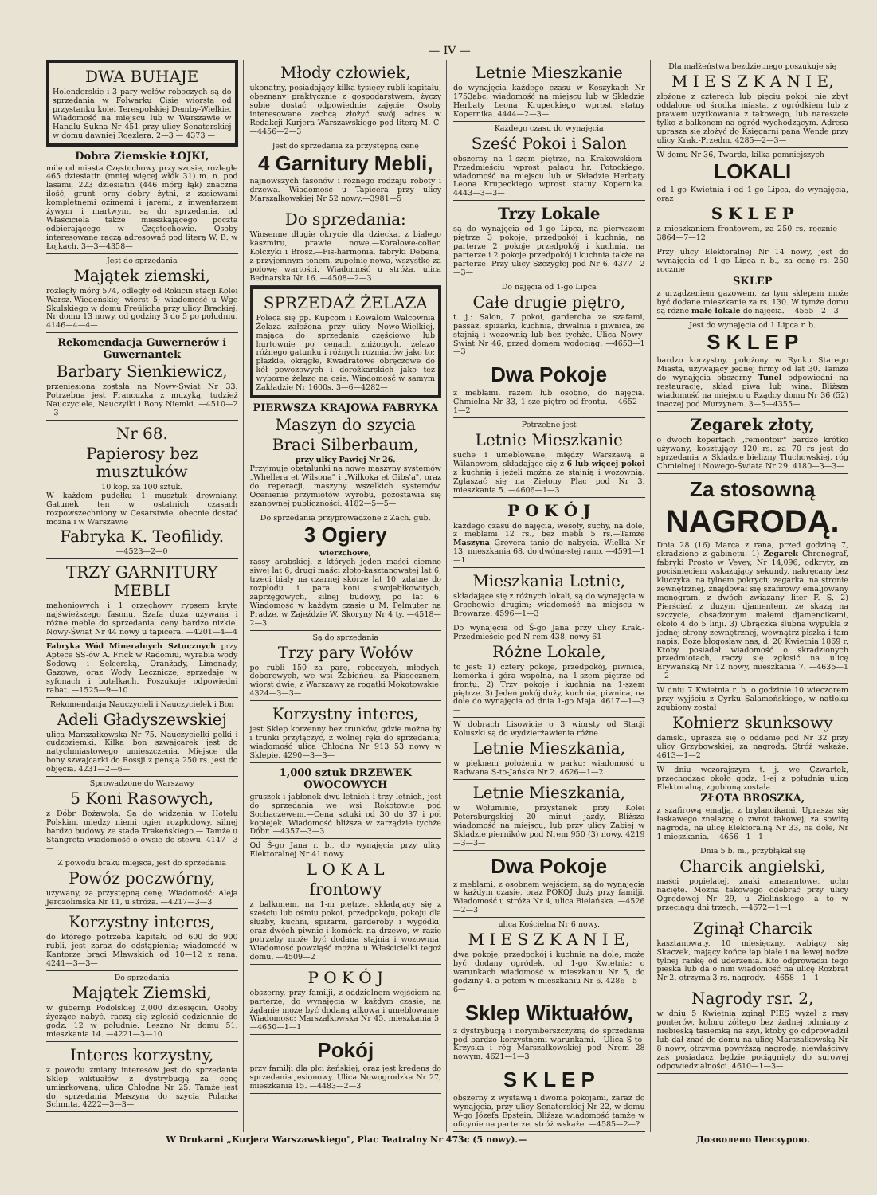— IV —
DWA BUHAJE
Holenderskie i 3 pary wołów roboczych są do sprzedania w Folwarku Cisie wiorsta od przystanku kolei Terespolskiej Demby-Wielkie. Wiadomość na miejscu lub w Warszawie w Handlu Sukna Nr 451 przy ulicy Senatorskiej w domu dawniej Roezlera. 2—3 — 4373 —
Dobra Ziemskie ŁOJKI,
milę od miasta Częstochowy przy szosie, rozległe 465 dziesiatin (mniej więcej włók 31) m. n. pod lasami, 223 dziesiatin (446 mórg łąk) znaczna ilość, grunt orny dobry żytni, z zasiewami kompletnemi ozimemi i jaremi, z inwentarzem żywym i martwym, są do sprzedania, od Właściciela także mieszkającego poczta odbierającego w Częstochowie. Osoby interesowane raczą adresować pod literą W. B. w Łojkach. 3—3—4358—
Jest do sprzedania
Majątek ziemski,
rozległy mórg 574, odległy od Rokicin stacji Kolei Warsz.-Wiedeńskiej wiorst 5; wiadomość u Wgo Skulskiego w domu Freülicha przy ulicy Brackiej, Nr domu 13 nowy, od godziny 3 do 5 po południu. 4146—4—4—
Rekomendacja Guwernerów i Guwernantek
Barbary Sienkiewicz,
przeniesiona została na Nowy-Świat Nr 33. Potrzebna jest Francuzka z muzyką, tudzież Nauczyciele, Nauczylki i Bony Niemki. —4510—2—3
Nr 68.
Papierosy bez musztuków
10 kop. za 100 sztuk.
W każdem pudełku 1 musztuk drewniany. Gatunek ten w ostatnich czasach rozpowszechniony w Cesarstwie, obecnie dostać można i w Warszawie
Fabryka K. Teofilidy.
—4523—2—0
TRZY GARNITURY MEBLI
mahoniowych i 1 orzechowy rypsem kryte najświeższego fasonu, Szafa duża używana i różne meble do sprzedania, ceny bardzo nizkie. Nowy-Świat Nr 44 nowy u tapicera. —4201—4—4
Fabryka Wód Mineralnych Sztucznych przy Aptece SS-ów A. Frick w Radomiu, wyrabia wody Sodową i Selcerską, Oranżady, Limonady, Gazowe, oraz Wody Lecznicze, sprzedaje w syfonach i butelkach. Poszukuje odpowiedni rabat. —1525—9—10
Rekomendacja Nauczycieli i Nauczycielek i Bon
Adeli Gładyszewskiej
ulica Marszałkowska Nr 75. Nauczycielki polki i cudzoziemki. Kilka bon szwajcarek jest do natychmiastowego umieszczenia. Miejsce dla bony szwajcarki do Rossji z pensją 250 rs. jest do objęcia. 4231—2—6—
Sprowadzone do Warszawy
5 Koni Rasowych,
z Dóbr Bożawola. Są do widzenia w Hotelu Polskim, między niemi ogier rozpłodowy, silnej bardzo budowy ze stada Trakeńskiego.— Tamże u Stangreta wiadomość o owsie do stewu. 4147—3—
Z powodu braku miejsca, jest do sprzedania
Powóz poczwórny,
używany, za przystępną cenę. Wiadomość: Aleja Jerozolimska Nr 11, u stróża. —4217—3—3
Korzystny interes,
do którego potrzeba kapitału od 600 do 900 rubli, jest zaraz do odstąpienia; wiadomość w Kantorze braci Mławskich od 10—12 z rana. 4241—3—3—
Do sprzedania
Majątek Ziemski,
w gubernji Podolskiej 2,000 dziesięcin. Osoby życzące nabyć, raczą się zgłosić codziennie do godz. 12 w południe. Leszno Nr domu 51, mieszkania 14. —4221—3—10
Interes korzystny,
z powodu zmiany interesów jest do sprzedania Sklep wiktuałów z dystrybucją za cenę umiarkowaną, ulica Chłodna Nr 25. Tamże jest do sprzedania Maszyna do szycia Polacka Schmita. 4222—3—3—
Młody człowiek,
ukonatny, posiadający kilka tysięcy rubli kapitału, obeznany praktycznie z gospodarstwem, życzy sobie dostać odpowiednie zajęcie. Osoby interesowane zechcą złożyć swój adres w Redakcji Kurjera Warszawskiego pod literą M. C. —4456—2—3
Jest do sprzedania za przystępną cenę
4 Garnitury Mebli,
najnowszych fasonów i różnego rodzaju roboty i drzewa. Wiadomość u Tapicera przy ulicy Marszałkowskiej Nr 52 nowy.—3981—5
Do sprzedania:
Wiosenne długie okrycie dla dziecka, z białego kaszmiru, prawie nowe.—Koralowe-colier, Kolczyki i Brosz.—Fis-harmonia, fabryki Debena, z przyjemnym tonem, zupełnie nowa, wszystko za połowę wartości. Wiadomość u stróża, ulica Bednarska Nr 16. —4508—2—3
SPRZEDAŻ ŻELAZA
Poleca się pp. Kupcom i Kowalom Walcownia Żelaza założona przy ulicy Nowo-Wielkiej, mająca do sprzedania częściowo lub hurtownie po cenach zniżonych, żelazo różnego gatunku i różnych rozmiarów jako to: płazkie, okrągłe, Kwadratowe obręczowe do kół powozowych i dorożkarskich jako też wyborne żelazo na osie. Wiadomość w samym Zakładzie Nr 1600s. 3—6—4282—
PIERWSZA KRAJOWA FABRYKA
Maszyn do szycia
Braci Silberbaum,
przy ulicy Pawiej Nr 26.
Przyjmuje obstalunki na nowe maszyny systemów „Whellera et Wilsona" i „Wilkoka et Gibs'a", oraz do reperacji, maszyny wszelkich systemów. Ocenienie przymiotów wyrobu, pozostawia się szanownej publiczności. 4182—5—5—
Do sprzedania przyprowadzone z Zach. gub.
3 Ogiery
wierzchowe,
rassy arabskiej, z których jeden maści ciemno siwej lat 6, drugi maści złoto-kasztanowatej lat 6, trzeci biały na czarnej skórze lat 10, zdatne do rozpłodu i para koni siwojabłkowitych, zaprzęgowych, silnej budowy, po lat 6. Wiadomość w każdym czasie u M. Pelmuter na Pradze, w Zajeździe W. Skoryny Nr 4 ty. —4518—2—3
Są do sprzedania
Trzy pary Wołów
po rubli 150 za parę, roboczych, młodych, doborowych, we wsi Żabieńcu, za Piasecznem, wiorst dwie, z Warszawy za rogatki Mokotowskie. 4324—3—3—
Korzystny interes,
jest Sklep korzenny bez trunków, gdzie można by i trunki przyłączyć, z wolnej ręki do sprzedania; wiadomość ulica Chłodna Nr 913 53 nowy w Sklepie. 4290—3—3—
1,000 sztuk DRZEWEK OWOCOWYCH
gruszek i jabłonek dwu letnich i trzy letnich, jest do sprzedania we wsi Rokotowie pod Sochaczewem.—Cena sztuki od 30 do 37 i pół kopiejek. Wiadomość bliższa w zarządzie tychże Dóbr. —4357—3—3
Od Ś-go Jana r. b., do wynajęcia przy ulicy Elektoralnej Nr 41 nowy
L O K A L
frontowy
z balkonem, na 1-m piętrze, składający się z sześciu lub ośmiu pokoi, przedpokoju, pokoju dla służby, kuchni, spiżarni, garderoby i wygódki, oraz dwóch piwnic i komórki na drzewo, w razie potrzeby może być dodana stajnia i wozownia. Wiadomość powziąść można u Właścicielki tegoż domu. —4509—2
P O K Ó J
obszerny, przy familji, z oddzielnem wejściem na parterze, do wynajęcia w każdym czasie, na żądanie może być dodaną alkowa i umeblowanie. Wiadomość: Marszałkowska Nr 45, mieszkania 5. —4650—1—1
Pokój
przy familji dla płci żeńskiej, oraz jest kredens do sprzedania jesionowy. Ulica Nowogrodzka Nr 27, mieszkania 15. —4483—2—3
Letnie Mieszkanie
do wynajęcia każdego czasu w Koszykach Nr 1753abc; wiadomość na miejscu lub w Składzie Herbaty Leona Krupeckiego wprost statuy Kopernika. 4444—2—3—
Każdego czasu do wynajęcia
Sześć Pokoi i Salon
obszerny na 1-szem piętrze, na Krakowskiem-Przedmieściu wprost pałacu hr. Potockiego; wiadomość na miejscu lub w Składzie Herbaty Leona Krupeckiego wprost statuy Kopernika. 4443—3—3—
Trzy Lokale
są do wynajęcia od 1-go Lipca, na pierwszem piętrze 3 pokoje, przedpokój i kuchnia, na parterze 2 pokoje przedpokój i kuchnia, na parterze i 2 pokoje przedpokój i kuchnia także na parterze. Przy ulicy Szczygłej pod Nr 6. 4377—2—3—
Do najęcia od 1-go Lipca
Całe drugie piętro,
t. j.: Salon, 7 pokoi, garderoba ze szafami, passaż, spiżarki, kuchnia, drwalnia i piwnica, ze stajnią i wozownią lub bez tychże. Ulica Nowy-Świat Nr 46, przed domem wodociąg. —4653—1—3
Dwa Pokoje
z meblami, razem lub osobno, do najęcia. Chmielna Nr 33, 1-sze piętro od frontu. —4652—1—2
Potrzebne jest
Letnie Mieszkanie
suche i umeblowane, między Warszawą a Wilanowem, składające się z 6 lub więcej pokoi z kuchnią i jeżeli można ze stajnią i wozownią. Zgłaszać się na Zielony Plac pod Nr 3, mieszkania 5. —4606—1—3
P O K Ó J
każdego czasu do najęcia, wesoły, suchy, na dole, z meblami 12 rs., bez mebli 5 rs.—Tamże Maszyna Grovera tanio do nabycia. Wielka Nr 13, mieszkania 68, do dwóna-stej rano. —4591—1—1
Mieszkania Letnie,
składające się z różnych lokali, są do wynajęcia w Grochowie drugim; wiadomość na miejscu w Browarze. 4596—1—3
Do wynajęcia od Ś-go Jana przy ulicy Krak.-Przedmieście pod N-rem 438, nowy 61
Różne Lokale,
to jest: 1) cztery pokoje, przedpokój, piwnica, komórka i góra wspólna, na 1-szem piętrze od frontu. 2) Trzy pokoje i kuchnia na 1-szem piętrze. 3) Jeden pokój duży, kuchnia, piwnica, na dole do wynajęcia od dnia 1-go Maja. 4617—1—3—
W dobrach Lisowicie o 3 wiorsty od Stacji Koluszki są do wydzierżawienia różne
Letnie Mieszkania,
w pięknem położeniu w parku; wiadomość u Radwana S-to-Jańska Nr 2. 4626—1—2
Letnie Mieszkania,
w Wołuminie, przystanek przy Kolei Petersburgskiej 20 minut jazdy. Bliższa wiadomość na miejscu, lub przy ulicy Żabiej w Składzie pierników pod Nrem 950 (3) nowy. 4219—3—3—
Dwa Pokoje
z meblami, z osobnem wejściem, są do wynajęcia w każdym czasie, oraz POKÓJ duży przy familji. Wiadomość u stróża Nr 4, ulica Bielańska. —4526—2—3
ulica Kościelna Nr 6 nowy.
M I E S Z K A N I E,
dwa pokoje, przedpokój i kuchnia na dole, może być dodany ogródek, od 1-go Kwietnia; o warunkach wiadomość w mieszkaniu Nr 5, do godziny 4, a potem w mieszkaniu Nr 6. 4286—5—6—
Sklep Wiktuałów,
z dystrybucją i norymberszczyzną do sprzedania pod bardzo korzystnemi warunkami.—Ulica S-to-Krzyska i róg Marszałkowskiej pod Nrem 28 nowym. 4621—1—3
S K L E P
obszerny z wystawą i dwoma pokojami, zaraz do wynajęcia, przy ulicy Senatorskiej Nr 22, w domu W-go Józefa Epstein. Bliższa wiadomość tamże w oficynie na parterze, stróż wskaże. —4585—2—?
Dla małżeństwa bezdzietnego poszukuje się
M I E S Z K A N I E,
złożone z czterech lub pięciu pokoi, nie zbyt oddalone od środka miasta, z ogródkiem lub z prawem użytkowania z takowego, lub nareszcie tylko z balkonem na ogród wychodzącym. Adresa uprasza się złożyć do Księgarni pana Wende przy ulicy Krak.-Przedm. 4285—2—3—
W domu Nr 36, Twarda, kilka pomniejszych
LOKALI
od 1-go Kwietnia i od 1-go Lipca, do wynajęcia, oraz
S K L E P
z mieszkaniem frontowem, za 250 rs. rocznie —3864—7—12
Przy ulicy Elektoralnej Nr 14 nowy, jest do wynajęcia od 1-go Lipca r. b., za cenę rs. 250 rocznie
SKLEP
z urządzeniem gazowem, za tym sklepem może być dodane mieszkanie za rs. 130. W tymże domu są różne małe lokale do najęcia. —4555—2—3
Jest do wynajęcia od 1 Lipca r. b.
S K L E P
bardzo korzystny, położony w Rynku Starego Miasta, używający jednej firmy od lat 30. Tamże do wynajęcia obszerny Tunel odpowiedni na restaurację, skład piwa lub wina. Bliższa wiadomość na miejscu u Rządcy domu Nr 36 (52) inaczej pod Murzynem. 3—5—4355—
Zegarek złoty,
o dwoch kopertach „remontoir" bardzo krótko używany, kosztujący 120 rs. za 70 rs jest do sprzedania w Składzie bielizny Tłuchowskiej, róg Chmielnej i Nowego-Świata Nr 29. 4180—3—3—
Za stosowną
NAGRODĄ.
Dnia 28 (16) Marca z rana, przed godziną 7, skradziono z gabinetu: 1) Zegarek Chronograf, fabryki Prosto w Vevey, Nr 14,096, odkryty, za pociśnięciem wskazujący sekundy, nakręcany bez kluczyka, na tylnem pokryciu zegarka, na stronie zewnętrznej, znajdował się szafirowy emaljowany monogram, z dwóch związany liter F. S. 2) Pierścień z dużym djamentem, ze skazą na szczycie, obsadzonym małemi djamencikami, około 4 do 5 linji. 3) Obrączka ślubna wypukła z jednej strony zewnętrznej, wewnątrz piszka i tam napis: Boże błogosław nas, d. 20 Kwietnia 1869 r. Ktoby posiadał wiadomość o skradzionych przedmiotach, raczy się zgłosić na ulicę Erywańską Nr 12 nowy, mieszkania 7. —4635—1—2
W dniu 7 Kwietnia r. b. o godzinie 10 wieczorem przy wyjściu z Cyrku Salamońskiego, w natłoku zgubiony został
Kołnierz skunksowy
damski, uprasza się o oddanie pod Nr 32 przy ulicy Grzybowskiej, za nagrodą. Stróż wskaże. 4613—1—2
W dniu wczorajszym t. j. we Czwartek, przechodząc około godz. 1-ej z południa ulicą Elektoralną, zgubioną została
ZŁOTA BROSZKA,
z szafirową emalją, z brylancikami. Uprasza się łaskawego znalazcę o zwrot takowej, za sowitą nagrodą, na ulicę Elektoralną Nr 33, na dole, Nr 1 mieszkania. —4656—1—1
Dnia 5 b. m., przybłąkał się
Charcik angielski,
maści popielatej, znaki amarantowe, ucho nacięte. Można takowego odebrać przy ulicy Ogrodowej Nr 29, u Zielińskiego. a to w przeciągu dni trzech. —4672—1—1
Zginął Charcik
kasztanowaty, 10 miesięczny, wabiący się Skaczek, mający końce łap białe i na lewej nodze tylnej rankę od uderzenia. Kto odprowadzi tego pieska lub da o nim wiadomość na ulicę Rozbrat Nr 2, otrzyma 3 rs. nagrody. —4658—1—1
Nagrody rsr. 2,
w dniu 5 Kwietnia zginął PIES wyżeł z rasy ponterów, koloru żółtego bez żadnej odmiany z niebieską tasiemką na szyi, ktoby go odprowadził lub dał znać do domu na ulicę Marszałkowską Nr 8 nowy, otrzyma powyższą nagrodę; niewłaściwy zaś posiadacz będzie pociągnięty do surowej odpowiedzialności. 4610—1—3—
W Drukarni „Kurjera Warszawskiego", Plac Teatralny Nr 473c (5 nowy).—
Дозволено Цензурою.